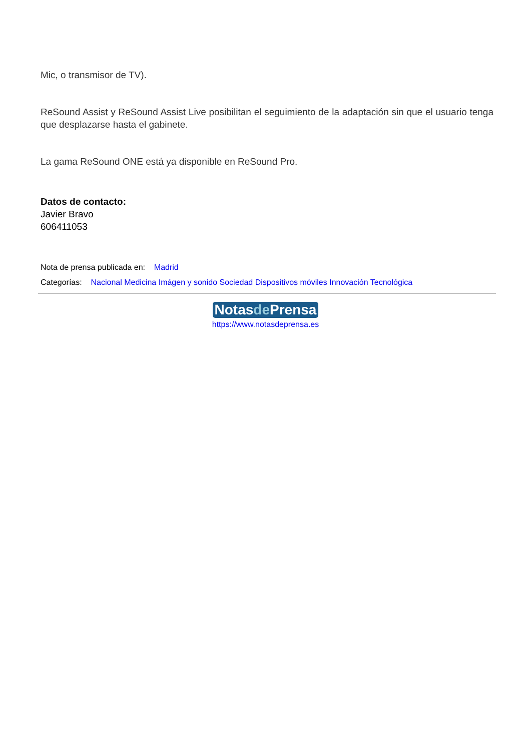Mic, o transmisor de TV).
ReSound Assist y ReSound Assist Live posibilitan el seguimiento de la adaptación sin que el usuario tenga que desplazarse hasta el gabinete.
La gama ReSound ONE está ya disponible en ReSound Pro.
Datos de contacto:
Javier Bravo
606411053
Nota de prensa publicada en: Madrid
Categorías: Nacional Medicina Imágen y sonido Sociedad Dispositivos móviles Innovación Tecnológica
Notasde Prensa
https://www.notasdeprensa.es